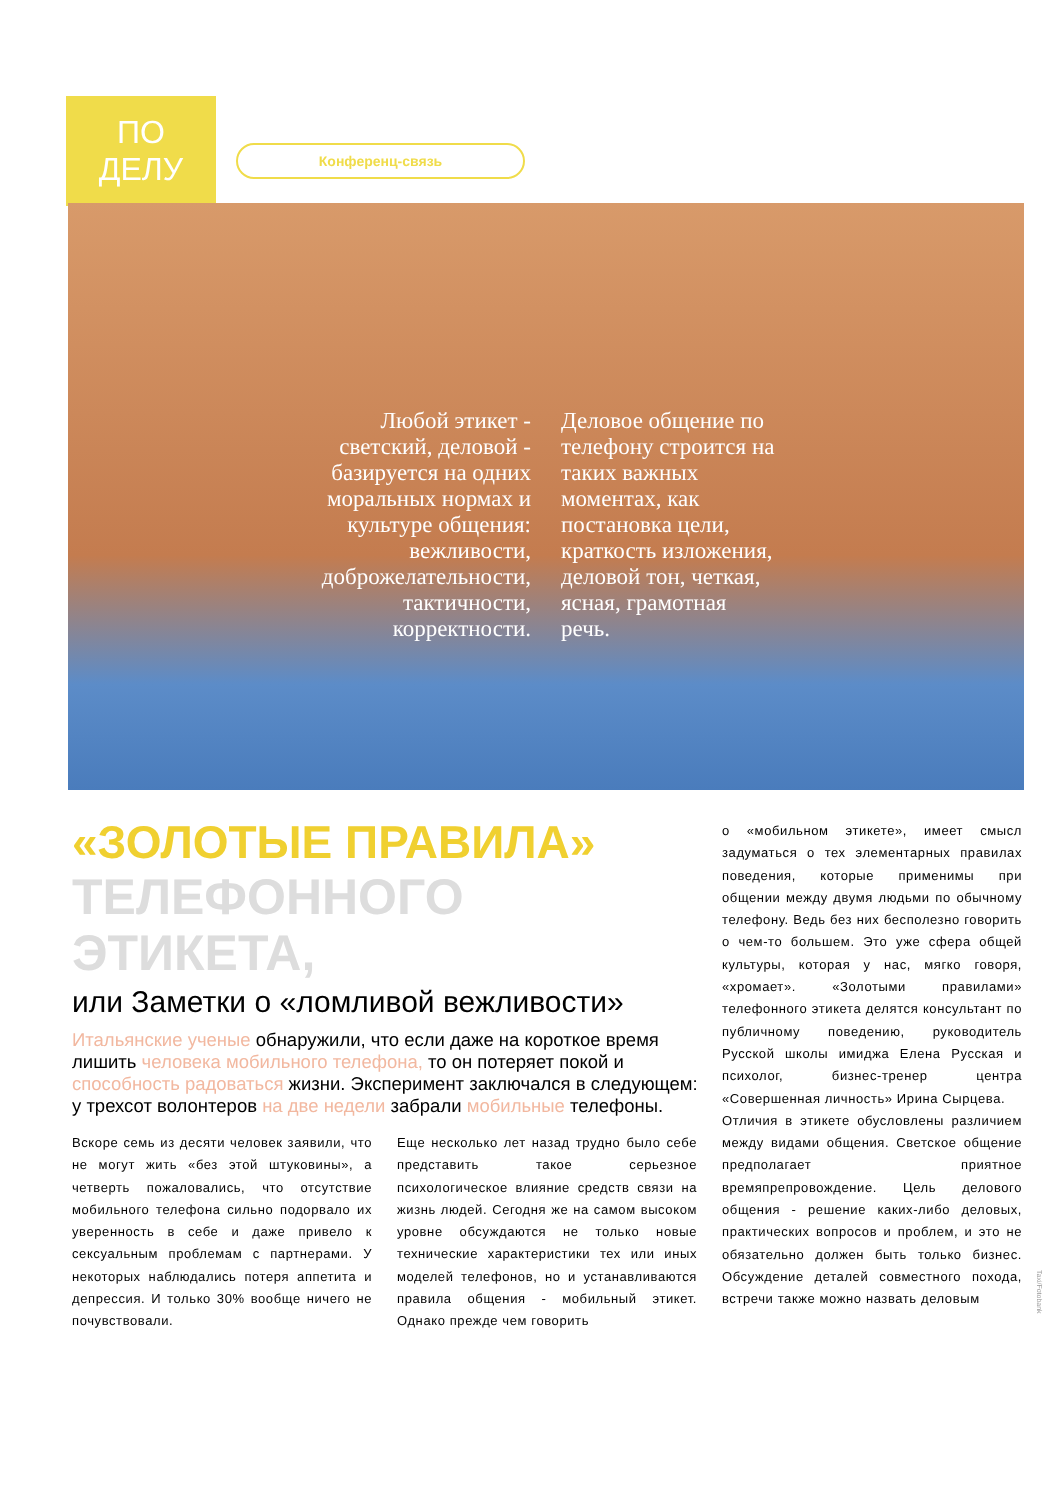ПО ДЕЛУ
Конференц-связь
Любой этикет - светский, деловой - базируется на одних моральных нормах и культуре общения: вежливости, доброжелательности, тактичности, корректности.
Деловое общение по телефону строится на таких важных моментах, как постановка цели, краткость изложения, деловой тон, четкая, ясная, грамотная речь.
«ЗОЛОТЫЕ ПРАВИЛА»
ТЕЛЕФОННОГО
ЭТИКЕТА,
или Заметки о «ломливой вежливости»
Итальянские ученые обнаружили, что если даже на короткое время лишить человека мобильного телефона, то он потеряет покой и способность радоваться жизни. Эксперимент заключался в следующем: у трехсот волонтеров на две недели забрали мобильные телефоны.
Вскоре семь из десяти человек заявили, что не могут жить «без этой штуковины», а четверть пожаловались, что отсутствие мобильного телефона сильно подорвало их уверенность в себе и даже привело к сексуальным проблемам с партнерами. У некоторых наблюдались потеря аппетита и депрессия. И только 30% вообще ничего не почувствовали.
Еще несколько лет назад трудно было себе представить такое серьезное психологическое влияние средств связи на жизнь людей. Сегодня же на самом высоком уровне обсуждаются не только новые технические характеристики тех или иных моделей телефонов, но и устанавливаются правила общения - мобильный этикет. Однако прежде чем говорить
о «мобильном этикете», имеет смысл задуматься о тех элементарных правилах поведения, которые применимы при общении между двумя людьми по обычному телефону. Ведь без них бесполезно говорить о чем-то большем. Это уже сфера общей культуры, которая у нас, мягко говоря, «хромает». «Золотыми правилами» телефонного этикета делятся консультант по публичному поведению, руководитель Русской школы имиджа Елена Русская и психолог, бизнес-тренер центра «Совершенная личность» Ирина Сырцева.
Отличия в этикете обусловлены различием между видами общения. Светское общение предполагает приятное времяпрепровождение. Цель делового общения - решение каких-либо деловых, практических вопросов и проблем, и это не обязательно должен быть только бизнес. Обсуждение деталей совместного похода, встречи также можно назвать деловым
Taxi/Fotobank